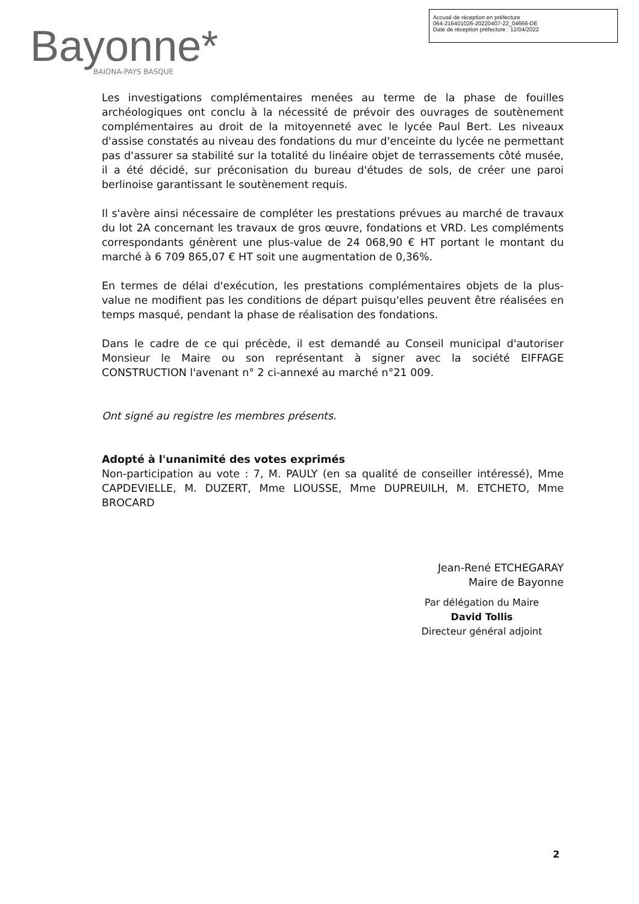Bayonne*
BAIONA-PAYS BASQUE
Accusé de réception en préfecture
064-216401026-20220407-22_04666-DE
Date de réception préfecture : 12/04/2022
Les investigations complémentaires menées au terme de la phase de fouilles archéologiques ont conclu à la nécessité de prévoir des ouvrages de soutènement complémentaires au droit de la mitoyenneté avec le lycée Paul Bert. Les niveaux d'assise constatés au niveau des fondations du mur d'enceinte du lycée ne permettant pas d'assurer sa stabilité sur la totalité du linéaire objet de terrassements côté musée, il a été décidé, sur préconisation du bureau d'études de sols, de créer une paroi berlinoise garantissant le soutènement requis.
Il s'avère ainsi nécessaire de compléter les prestations prévues au marché de travaux du lot 2A concernant les travaux de gros œuvre, fondations et VRD. Les compléments correspondants génèrent une plus-value de 24 068,90 € HT portant le montant du marché à 6 709 865,07 € HT soit une augmentation de 0,36%.
En termes de délai d'exécution, les prestations complémentaires objets de la plus-value ne modifient pas les conditions de départ puisqu'elles peuvent être réalisées en temps masqué, pendant la phase de réalisation des fondations.
Dans le cadre de ce qui précède, il est demandé au Conseil municipal d'autoriser Monsieur le Maire ou son représentant à signer avec la société EIFFAGE CONSTRUCTION l'avenant n° 2 ci-annexé au marché n°21 009.
Ont signé au registre les membres présents.
Adopté à l'unanimité des votes exprimés
Non-participation au vote : 7, M. PAULY (en sa qualité de conseiller intéressé), Mme CAPDEVIELLE, M. DUZERT, Mme LIOUSSE, Mme DUPREUILH, M. ETCHETO, Mme BROCARD
Jean-René ETCHEGARAY
Maire de Bayonne
Par délégation du Maire
David Tollis
Directeur général adjoint
2